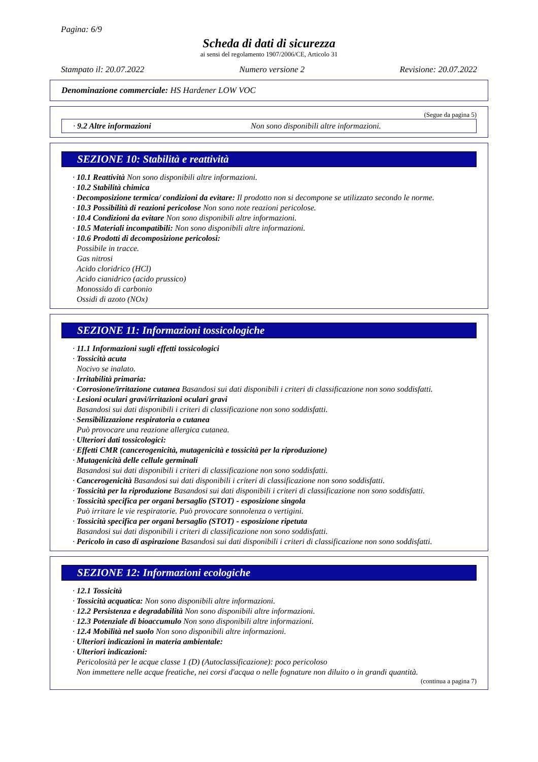Pagina: 6/9
Scheda di dati di sicurezza
ai sensi del regolamento 1907/2006/CE, Articolo 31
Stampato il: 20.07.2022 Numero versione 2 Revisione: 20.07.2022
Denominazione commerciale: HS Hardener LOW VOC
(Segue da pagina 5)
· 9.2 Altre informazioni Non sono disponibili altre informazioni.
SEZIONE 10: Stabilità e reattività
· 10.1 Reattività Non sono disponibili altre informazioni.
· 10.2 Stabilità chimica
· Decomposizione termica/ condizioni da evitare: Il prodotto non si decompone se utilizzato secondo le norme.
· 10.3 Possibilità di reazioni pericolose Non sono note reazioni pericolose.
· 10.4 Condizioni da evitare Non sono disponibili altre informazioni.
· 10.5 Materiali incompatibili: Non sono disponibili altre informazioni.
· 10.6 Prodotti di decomposizione pericolosi:
Possibile in tracce.
Gas nitrosi
Acido cloridrico (HCl)
Acido cianidrico (acido prussico)
Monossido di carbonio
Ossidi di azoto (NOx)
SEZIONE 11: Informazioni tossicologiche
· 11.1 Informazioni sugli effetti tossicologici
· Tossicità acuta
Nocivo se inalato.
· Irritabilità primaria:
· Corrosione/irritazione cutanea Basandosi sui dati disponibili i criteri di classificazione non sono soddisfatti.
· Lesioni oculari gravi/irritazioni oculari gravi
Basandosi sui dati disponibili i criteri di classificazione non sono soddisfatti.
· Sensibilizzazione respiratoria o cutanea
Può provocare una reazione allergica cutanea.
· Ulteriori dati tossicologici:
· Effetti CMR (cancerogenicità, mutagenicità e tossicità per la riproduzione)
· Mutagenicità delle cellule germinali
Basandosi sui dati disponibili i criteri di classificazione non sono soddisfatti.
· Cancerogenicità Basandosi sui dati disponibili i criteri di classificazione non sono soddisfatti.
· Tossicità per la riproduzione Basandosi sui dati disponibili i criteri di classificazione non sono soddisfatti.
· Tossicità specifica per organi bersaglio (STOT) - esposizione singola
Può irritare le vie respiratorie. Può provocare sonnolenza o vertigini.
· Tossicità specifica per organi bersaglio (STOT) - esposizione ripetuta
Basandosi sui dati disponibili i criteri di classificazione non sono soddisfatti.
· Pericolo in caso di aspirazione Basandosi sui dati disponibili i criteri di classificazione non sono soddisfatti.
SEZIONE 12: Informazioni ecologiche
· 12.1 Tossicità
· Tossicità acquatica: Non sono disponibili altre informazioni.
· 12.2 Persistenza e degradabilità Non sono disponibili altre informazioni.
· 12.3 Potenziale di bioaccumulo Non sono disponibili altre informazioni.
· 12.4 Mobilità nel suolo Non sono disponibili altre informazioni.
· Ulteriori indicazioni in materia ambientale:
· Ulteriori indicazioni:
Pericolosità per le acque classe 1 (D) (Autoclassificazione): poco pericoloso
Non immettere nelle acque freatiche, nei corsi d'acqua o nelle fognature non diluito o in grandi quantità.
(continua a pagina 7)